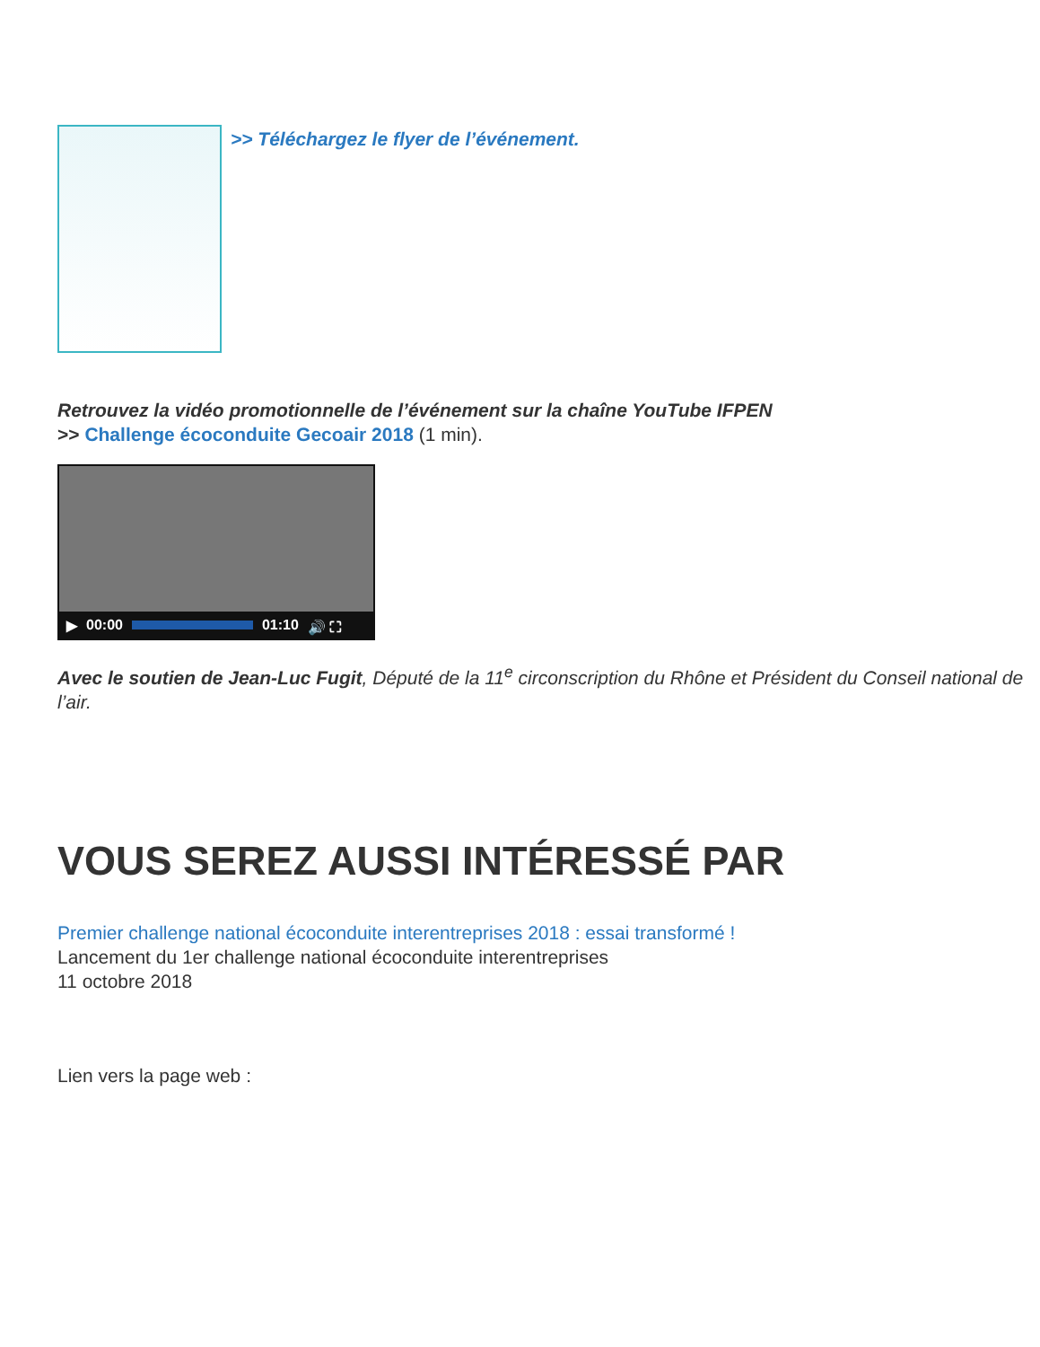>> Téléchargez le flyer de l’événement.
Retrouvez la vidéo promotionnelle de l’événement sur la chaîne YouTube IFPEN
>> Challenge écoconduite Gecoair 2018 (1 min).
▶ 00:00 01:10 🔊 ⛶
Avec le soutien de Jean-Luc Fugit, Député de la 11<sup>e</sup> circonscription du Rhône et Président du Conseil national de l’air.
VOUS SEREZ AUSSI INTÉRESSÉ PAR
Premier challenge national écoconduite interentreprises 2018 : essai transformé !
Lancement du 1er challenge national écoconduite interentreprises
11 octobre 2018
Lien vers la page web :